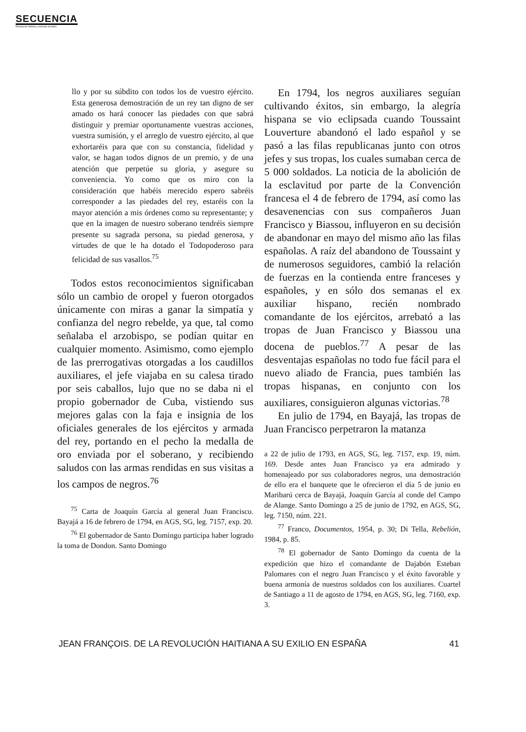SECUENCIA
Revista de historia y ciencias sociales
llo y por su súbdito con todos los de vuestro ejército. Esta generosa demostración de un rey tan digno de ser amado os hará conocer las piedades con que sabrá distinguir y premiar oportunamente vuestras acciones, vuestra sumisión, y el arreglo de vuestro ejército, al que exhortaréis para que con su constancia, fidelidad y valor, se hagan todos dignos de un premio, y de una atención que perpetúe su gloria, y asegure su conveniencia. Yo como que os miro con la consideración que habéis merecido espero sabréis corresponder a las piedades del rey, estaréis con la mayor atención a mis órdenes como su representante; y que en la imagen de nuestro soberano tendréis siempre presente su sagrada persona, su piedad generosa, y virtudes de que le ha dotado el Todopoderoso para felicidad de sus vasallos.<sup>75</sup>
Todos estos reconocimientos significaban sólo un cambio de oropel y fueron otorgados únicamente con miras a ganar la simpatía y confianza del negro rebelde, ya que, tal como señalaba el arzobispo, se podían quitar en cualquier momento. Asimismo, como ejemplo de las prerrogativas otorgadas a los caudillos auxiliares, el jefe viajaba en su calesa tirado por seis caballos, lujo que no se daba ni el propio gobernador de Cuba, vistiendo sus mejores galas con la faja e insignia de los oficiales generales de los ejércitos y armada del rey, portando en el pecho la medalla de oro enviada por el soberano, y recibiendo saludos con las armas rendidas en sus visitas a los campos de negros.<sup>76</sup>
<sup>75</sup> Carta de Joaquín García al general Juan Francisco. Bayajá a 16 de febrero de 1794, en AGS, SG, leg. 7157, exp. 20.
<sup>76</sup> El gobernador de Santo Domingo participa haber logrado la toma de Dondon. Santo Domingo
En 1794, los negros auxiliares seguían cultivando éxitos, sin embargo, la alegría hispana se vio eclipsada cuando Toussaint Louverture abandonó el lado español y se pasó a las filas republicanas junto con otros jefes y sus tropas, los cuales sumaban cerca de 5 000 soldados. La noticia de la abolición de la esclavitud por parte de la Convención francesa el 4 de febrero de 1794, así como las desavenencias con sus compañeros Juan Francisco y Biassou, influyeron en su decisión de abandonar en mayo del mismo año las filas españolas. A raíz del abandono de Toussaint y de numerosos seguidores, cambió la relación de fuerzas en la contienda entre franceses y españoles, y en sólo dos semanas el ex auxiliar hispano, recién nombrado comandante de los ejércitos, arrebató a las tropas de Juan Francisco y Biassou una docena de pueblos.<sup>77</sup> A pesar de las desventajas españolas no todo fue fácil para el nuevo aliado de Francia, pues también las tropas hispanas, en conjunto con los auxiliares, consiguieron algunas victorias.<sup>78</sup>
En julio de 1794, en Bayajá, las tropas de Juan Francisco perpetraron la matanza
a 22 de julio de 1793, en AGS, SG, leg. 7157, exp. 19, núm. 169. Desde antes Juan Francisco ya era admirado y homenajeado por sus colaboradores negros, una demostración de ello era el banquete que le ofrecieron el día 5 de junio en Maribarú cerca de Bayajá, Joaquín García al conde del Campo de Alange. Santo Domingo a 25 de junio de 1792, en AGS, SG, leg. 7150, núm. 221.
<sup>77</sup> Franco, Documentos, 1954, p. 30; Di Tella, Rebelión, 1984, p. 85.
<sup>78</sup> El gobernador de Santo Domingo da cuenta de la expedición que hizo el comandante de Dajabón Esteban Palomares con el negro Juan Francisco y el éxito favorable y buena armonía de nuestros soldados con los auxiliares. Cuartel de Santiago a 11 de agosto de 1794, en AGS, SG, leg. 7160, exp. 3.
JEAN FRANÇOIS. DE LA REVOLUCIÓN HAITIANA A SU EXILIO EN ESPAÑA 41